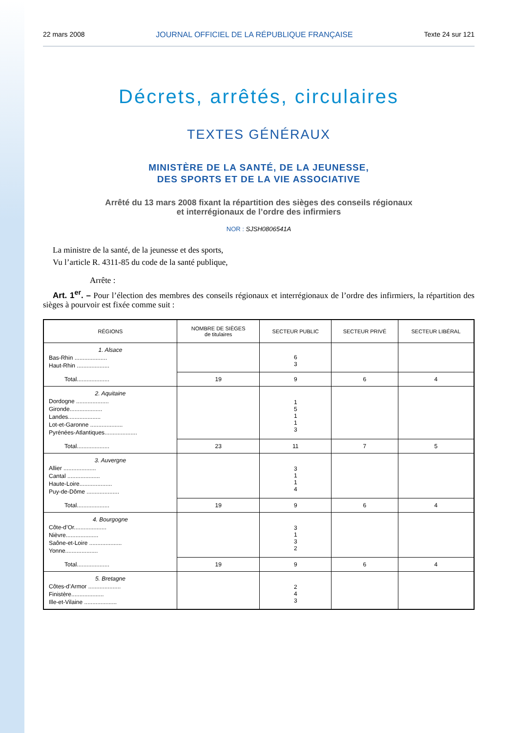22 mars 2008 JOURNAL OFFICIEL DE LA RÉPUBLIQUE FRANÇAISE Texte 24 sur 121
Décrets, arrêtés, circulaires
TEXTES GÉNÉRAUX
MINISTÈRE DE LA SANTÉ, DE LA JEUNESSE,
DES SPORTS ET DE LA VIE ASSOCIATIVE
Arrêté du 13 mars 2008 fixant la répartition des sièges des conseils régionaux
et interrégionaux de l’ordre des infirmiers
NOR : SJSH0806541A
La ministre de la santé, de la jeunesse et des sports,
Vu l’article R. 4311-85 du code de la santé publique,
Arrête :
Art. 1<sup>er</sup>. – Pour l’élection des membres des conseils régionaux et interrégionaux de l’ordre des infirmiers, la répartition des sièges à pourvoir est fixée comme suit :
| RÉGIONS | NOMBRE DE SIÈGES de titulaires | SECTEUR PUBLIC | SECTEUR PRIVÉ | SECTEUR LIBÉRAL |
| --- | --- | --- | --- | --- |
| 1. Alsace Bas-Rhin .................... Haut-Rhin .................... | | 6 3 | | |
| Total.................... | 19 | 9 | 6 | 4 |
| 2. Aquitaine Dordogne .................... Gironde.................... Landes.................... Lot-et-Garonne .................... Pyrénées-Atlantiques.................... | | 1 5 1 1 3 | | |
| Total.................... | 23 | 11 | 7 | 5 |
| 3. Auvergne Allier .................... Cantal .................... Haute-Loire.................... Puy-de-Dôme .................... | | 3 1 1 4 | | |
| Total.................... | 19 | 9 | 6 | 4 |
| 4. Bourgogne Côte-d’Or.................... Nièvre.................... Saône-et-Loire .................... Yonne.................... | | 3 1 3 2 | | |
| Total.................... | 19 | 9 | 6 | 4 |
| 5. Bretagne Côtes-d’Armor .................... Finistère.................... Ille-et-Vilaine .................... | | 2 4 3 | | |